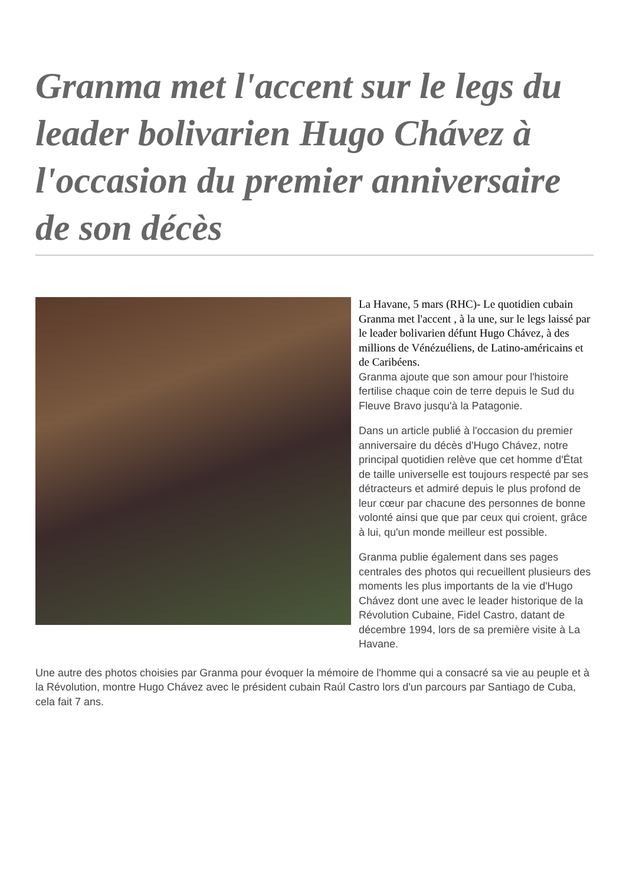Granma met l'accent sur le legs du leader bolivarien Hugo Chávez à l'occasion du premier anniversaire de son décès
La Havane, 5 mars (RHC)- Le quotidien cubain Granma met l'accent , à la une, sur le legs laissé par le leader bolivarien défunt Hugo Chávez, à des millions de Vénézuéliens, de Latino-américains et de Caribéens.
Granma ajoute que son amour pour l'histoire fertilise chaque coin de terre depuis le Sud du Fleuve Bravo jusqu'à la Patagonie.
Dans un article publié à l'occasion du premier anniversaire du décès d'Hugo Chávez, notre principal quotidien relève que cet homme d'État de taille universelle est toujours respecté par ses détracteurs et admiré depuis le plus profond de leur cœur par chacune des personnes de bonne volonté ainsi que que par ceux qui croient, grâce à lui, qu'un monde meilleur est possible.
Granma publie également dans ses pages centrales des photos qui recueillent plusieurs des moments les plus importants de la vie d'Hugo Chávez dont une avec le leader historique de la Révolution Cubaine, Fidel Castro, datant de décembre 1994, lors de sa première visite à La Havane.
Une autre des photos choisies par Granma pour évoquer la mémoire de l'homme qui a consacré sa vie au peuple et à la Révolution, montre Hugo Chávez avec le président cubain Raúl Castro lors d'un parcours par Santiago de Cuba, cela fait 7 ans.